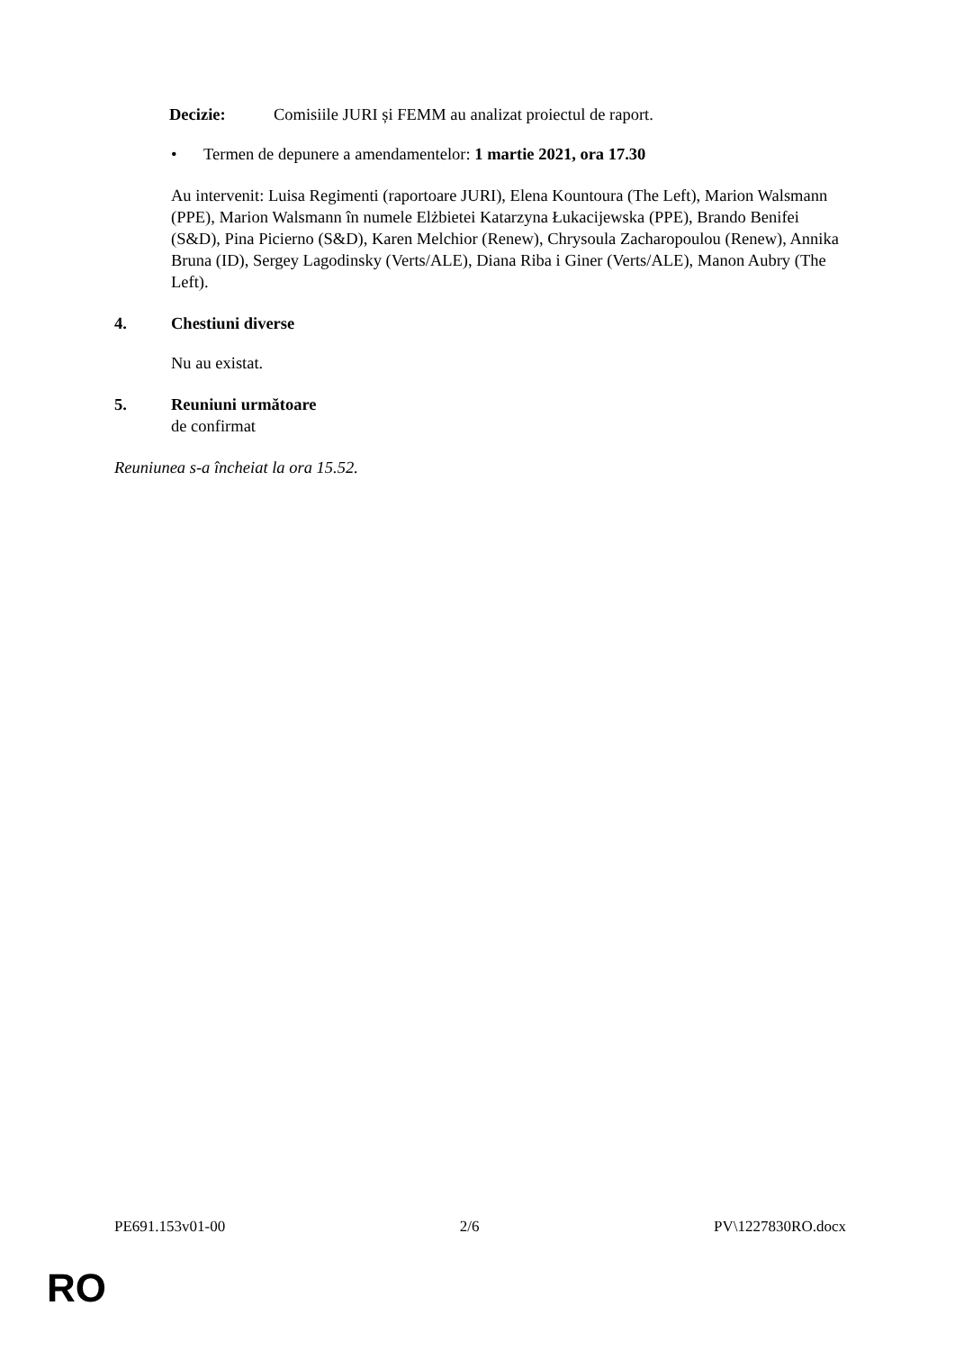Decizie: Comisiile JURI și FEMM au analizat proiectul de raport.
• Termen de depunere a amendamentelor: 1 martie 2021, ora 17.30
Au intervenit: Luisa Regimenti (raportoare JURI), Elena Kountoura (The Left), Marion Walsmann (PPE), Marion Walsmann în numele Elżbietei Katarzyna Łukacijewska (PPE), Brando Benifei (S&D), Pina Picierno (S&D), Karen Melchior (Renew), Chrysoula Zacharopoulou (Renew), Annika Bruna (ID), Sergey Lagodinsky (Verts/ALE), Diana Riba i Giner (Verts/ALE), Manon Aubry (The Left).
4. Chestiuni diverse
Nu au existat.
5. Reuniuni următoare
de confirmat
Reuniunea s-a încheiat la ora 15.52.
PE691.153v01-00 2/6 PV\1227830RO.docx
RO